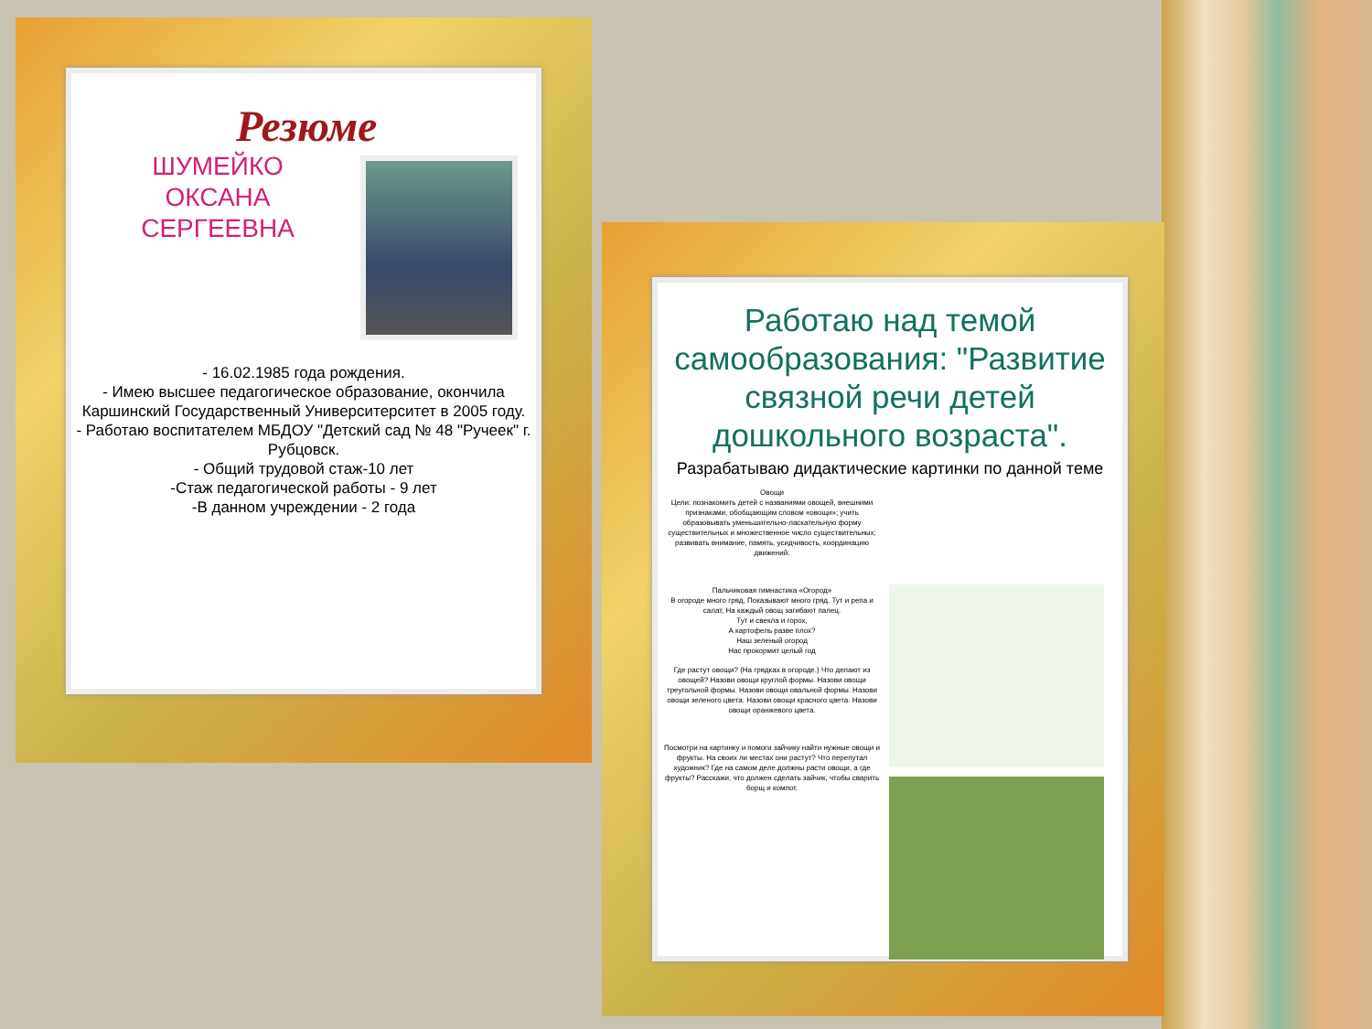Резюме
ШУМЕЙКО
ОКСАНА
СЕРГЕЕВНА
- 16.02.1985 года рождения.
- Имею высшее педагогическое образование, окончила Каршинский Государственный Университерситет в 2005 году.
- Работаю воспитателем МБДОУ "Детский сад № 48 "Ручеек" г. Рубцовск.
- Общий трудовой стаж-10 лет
-Стаж педагогической работы - 9 лет
-В данном учреждении - 2 года
Работаю над темой самообразования: "Развитие связной речи детей дошкольного возраста".
Разрабатываю дидактические картинки по данной теме
Овощи
Цели: познакомить детей с названиями овощей, внешними признаками, обобщающим словом «овощи»; учить образовывать уменьшительно-ласкательную форму существительных и множественное число существительных; развивать внимание, память, усидчивость, координацию движений.
Пальчиковая гимнастика «Огород»
В огороде много гряд, Показывают много гряд. Тут и репа и салат, На каждый овощ загибают палец.
Тут и свекла и горох,
А картофель разве плох?
Наш зеленый огород
Нас прокормит целый год
Где растут овощи? (На грядках в огороде.) Что делают из овощей? Назови овощи круглой формы. Назови овощи треугольной формы. Назови овощи овальной формы. Назови овощи зеленого цвета. Назови овощи красного цвета. Назови овощи оранжевого цвета.
Посмотри на картинку и помоги зайчику найти нужные овощи и фрукты. На своих ли местах они растут? Что перепутал художник? Где на самом деле должны расти овощи, а где фрукты? Расскажи, что должен сделать зайчик, чтобы сварить борщ и компот.